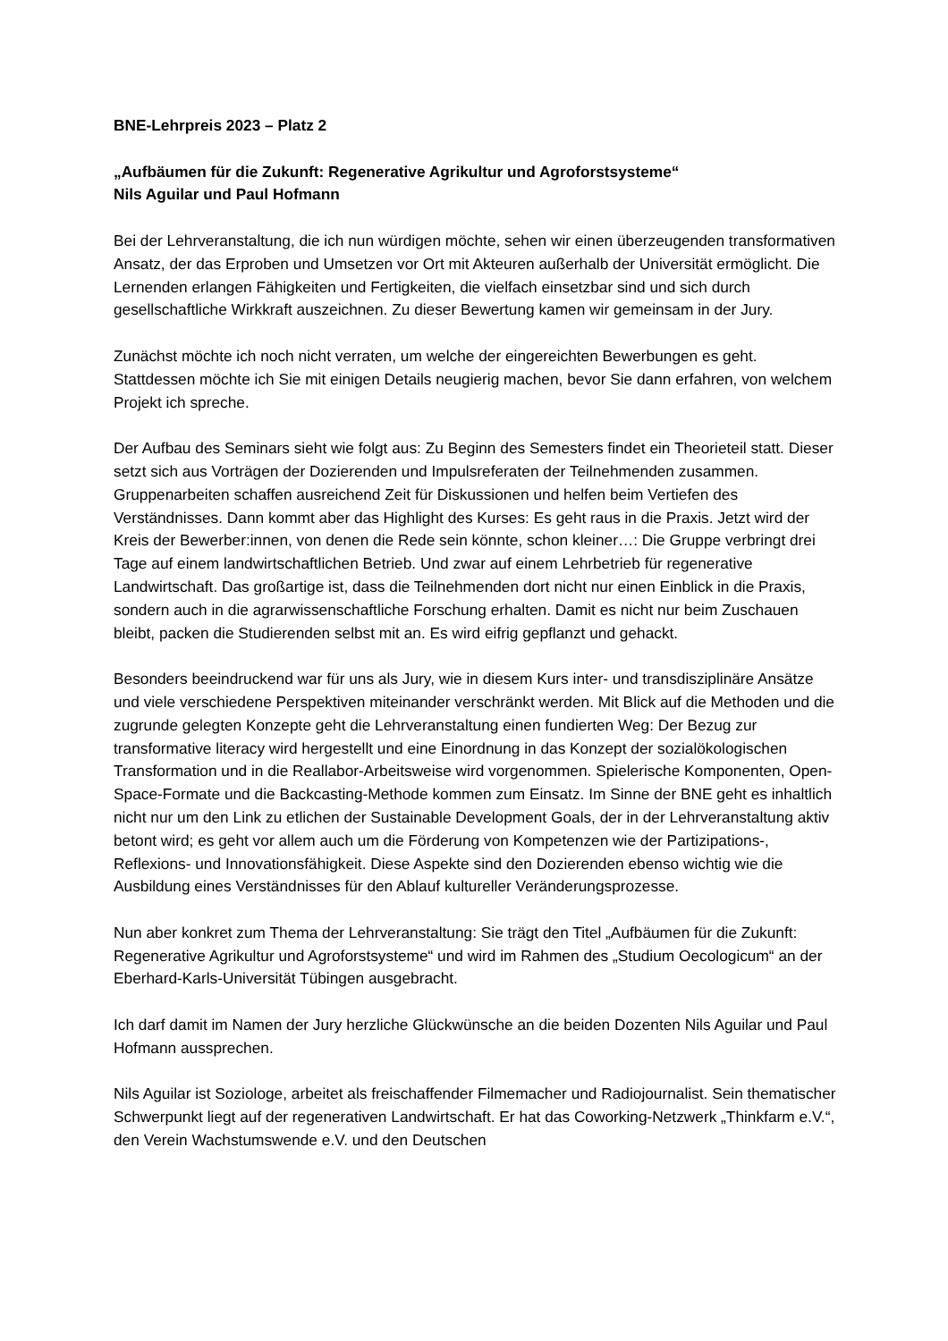BNE-Lehrpreis 2023 – Platz 2
„Aufbäumen für die Zukunft: Regenerative Agrikultur und Agroforstsysteme“
Nils Aguilar und Paul Hofmann
Bei der Lehrveranstaltung, die ich nun würdigen möchte, sehen wir einen überzeugenden transformativen Ansatz, der das Erproben und Umsetzen vor Ort mit Akteuren außerhalb der Universität ermöglicht. Die Lernenden erlangen Fähigkeiten und Fertigkeiten, die vielfach einsetzbar sind und sich durch gesellschaftliche Wirkkraft auszeichnen. Zu dieser Bewertung kamen wir gemeinsam in der Jury.
Zunächst möchte ich noch nicht verraten, um welche der eingereichten Bewerbungen es geht. Stattdessen möchte ich Sie mit einigen Details neugierig machen, bevor Sie dann erfahren, von welchem Projekt ich spreche.
Der Aufbau des Seminars sieht wie folgt aus: Zu Beginn des Semesters findet ein Theorieteil statt. Dieser setzt sich aus Vorträgen der Dozierenden und Impulsreferaten der Teilnehmenden zusammen. Gruppenarbeiten schaffen ausreichend Zeit für Diskussionen und helfen beim Vertiefen des Verständnisses. Dann kommt aber das Highlight des Kurses: Es geht raus in die Praxis. Jetzt wird der Kreis der Bewerber:innen, von denen die Rede sein könnte, schon kleiner…: Die Gruppe verbringt drei Tage auf einem landwirtschaftlichen Betrieb. Und zwar auf einem Lehrbetrieb für regenerative Landwirtschaft. Das großartige ist, dass die Teilnehmenden dort nicht nur einen Einblick in die Praxis, sondern auch in die agrarwissenschaftliche Forschung erhalten. Damit es nicht nur beim Zuschauen bleibt, packen die Studierenden selbst mit an. Es wird eifrig gepflanzt und gehackt.
Besonders beeindruckend war für uns als Jury, wie in diesem Kurs inter- und transdisziplinäre Ansätze und viele verschiedene Perspektiven miteinander verschränkt werden. Mit Blick auf die Methoden und die zugrunde gelegten Konzepte geht die Lehrveranstaltung einen fundierten Weg: Der Bezug zur transformative literacy wird hergestellt und eine Einordnung in das Konzept der sozialökologischen Transformation und in die Reallabor-Arbeitsweise wird vorgenommen. Spielerische Komponenten, Open-Space-Formate und die Backcasting-Methode kommen zum Einsatz. Im Sinne der BNE geht es inhaltlich nicht nur um den Link zu etlichen der Sustainable Development Goals, der in der Lehrveranstaltung aktiv betont wird; es geht vor allem auch um die Förderung von Kompetenzen wie der Partizipations-, Reflexions- und Innovationsfähigkeit. Diese Aspekte sind den Dozierenden ebenso wichtig wie die Ausbildung eines Verständnisses für den Ablauf kultureller Veränderungsprozesse.
Nun aber konkret zum Thema der Lehrveranstaltung: Sie trägt den Titel „Aufbäumen für die Zukunft: Regenerative Agrikultur und Agroforstsysteme“ und wird im Rahmen des „Studium Oecologicum“ an der Eberhard-Karls-Universität Tübingen ausgebracht.
Ich darf damit im Namen der Jury herzliche Glückwünsche an die beiden Dozenten Nils Aguilar und Paul Hofmann aussprechen.
Nils Aguilar ist Soziologe, arbeitet als freischaffender Filmemacher und Radiojournalist. Sein thematischer Schwerpunkt liegt auf der regenerativen Landwirtschaft. Er hat das Coworking-Netzwerk „Thinkfarm e.V.“, den Verein Wachstumswende e.V. und den Deutschen